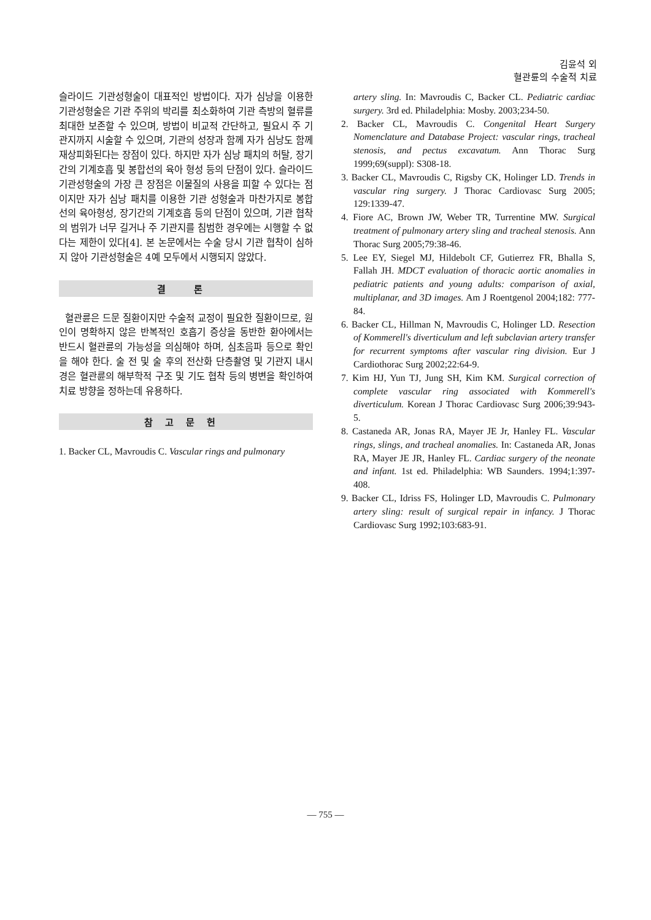김윤석 외
혈관륜의 수술적 치료
슬라이드 기관성형술이 대표적인 방법이다. 자가 심낭을 이용한 기관성형술은 기관 주위의 박리를 최소화하여 기관 측방의 혈류를 최대한 보존할 수 있으며, 방법이 비교적 간단하고, 필요시 주 기관지까지 시술할 수 있으며, 기관의 성장과 함께 자가 심낭도 함께 재상피화된다는 장점이 있다. 하지만 자가 심낭 패치의 허탈, 장기간의 기계호흡 및 봉합선의 육아 형성 등의 단점이 있다. 슬라이드 기관성형술의 가장 큰 장점은 이물질의 사용을 피할 수 있다는 점이지만 자가 심낭 패치를 이용한 기관 성형술과 마찬가지로 봉합선의 육아형성, 장기간의 기계호흡 등의 단점이 있으며, 기관 협착의 범위가 너무 길거나 주 기관지를 침범한 경우에는 시행할 수 없다는 제한이 있다[4]. 본 논문에서는 수술 당시 기관 협착이 심하지 않아 기관성형술은 4예 모두에서 시행되지 않았다.
결 론
혈관륜은 드문 질환이지만 수술적 교정이 필요한 질환이므로, 원인이 명확하지 않은 반복적인 호흡기 증상을 동반한 환아에서는 반드시 혈관륜의 가능성을 의심해야 하며, 심초음파 등으로 확인을 해야 한다. 술 전 및 술 후의 전산화 단층촬영 및 기관지 내시경은 혈관륜의 해부학적 구조 및 기도 협착 등의 병변을 확인하여 치료 방향을 정하는데 유용하다.
참고문헌
1. Backer CL, Mavroudis C. Vascular rings and pulmonary
artery sling. In: Mavroudis C, Backer CL. Pediatric cardiac surgery. 3rd ed. Philadelphia: Mosby. 2003;234-50.
2. Backer CL, Mavroudis C. Congenital Heart Surgery Nomenclature and Database Project: vascular rings, tracheal stenosis, and pectus excavatum. Ann Thorac Surg 1999;69(suppl): S308-18.
3. Backer CL, Mavroudis C, Rigsby CK, Holinger LD. Trends in vascular ring surgery. J Thorac Cardiovasc Surg 2005; 129:1339-47.
4. Fiore AC, Brown JW, Weber TR, Turrentine MW. Surgical treatment of pulmonary artery sling and tracheal stenosis. Ann Thorac Surg 2005;79:38-46.
5. Lee EY, Siegel MJ, Hildebolt CF, Gutierrez FR, Bhalla S, Fallah JH. MDCT evaluation of thoracic aortic anomalies in pediatric patients and young adults: comparison of axial, multiplanar, and 3D images. Am J Roentgenol 2004;182: 777-84.
6. Backer CL, Hillman N, Mavroudis C, Holinger LD. Resection of Kommerell's diverticulum and left subclavian artery transfer for recurrent symptoms after vascular ring division. Eur J Cardiothorac Surg 2002;22:64-9.
7. Kim HJ, Yun TJ, Jung SH, Kim KM. Surgical correction of complete vascular ring associated with Kommerell's diverticulum. Korean J Thorac Cardiovasc Surg 2006;39:943-5.
8. Castaneda AR, Jonas RA, Mayer JE Jr, Hanley FL. Vascular rings, slings, and tracheal anomalies. In: Castaneda AR, Jonas RA, Mayer JE JR, Hanley FL. Cardiac surgery of the neonate and infant. 1st ed. Philadelphia: WB Saunders. 1994;1:397-408.
9. Backer CL, Idriss FS, Holinger LD, Mavroudis C. Pulmonary artery sling: result of surgical repair in infancy. J Thorac Cardiovasc Surg 1992;103:683-91.
— 755 —